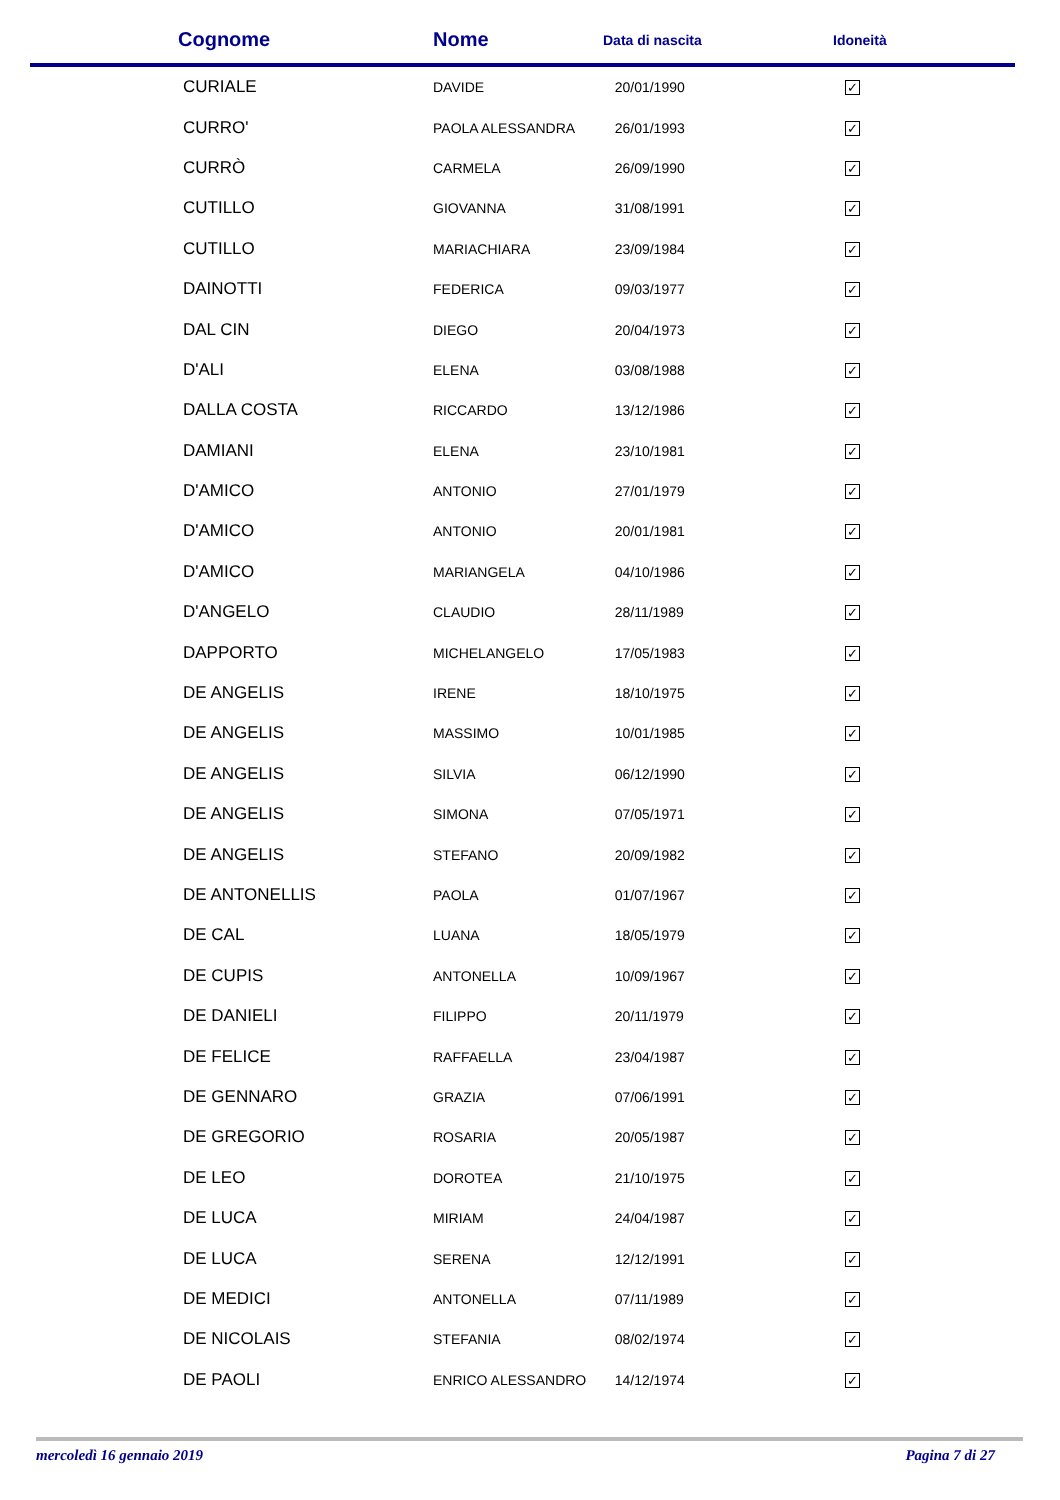| Cognome | Nome | Data di nascita | Idoneità |
| --- | --- | --- | --- |
| CURIALE | DAVIDE | 20/01/1990 | ✓ |
| CURRO' | PAOLA ALESSANDRA | 26/01/1993 | ✓ |
| CURRÒ | CARMELA | 26/09/1990 | ✓ |
| CUTILLO | GIOVANNA | 31/08/1991 | ✓ |
| CUTILLO | MARIACHIARA | 23/09/1984 | ✓ |
| DAINOTTI | FEDERICA | 09/03/1977 | ✓ |
| DAL CIN | DIEGO | 20/04/1973 | ✓ |
| D'ALI | ELENA | 03/08/1988 | ✓ |
| DALLA COSTA | RICCARDO | 13/12/1986 | ✓ |
| DAMIANI | ELENA | 23/10/1981 | ✓ |
| D'AMICO | ANTONIO | 27/01/1979 | ✓ |
| D'AMICO | ANTONIO | 20/01/1981 | ✓ |
| D'AMICO | MARIANGELA | 04/10/1986 | ✓ |
| D'ANGELO | CLAUDIO | 28/11/1989 | ✓ |
| DAPPORTO | MICHELANGELO | 17/05/1983 | ✓ |
| DE ANGELIS | IRENE | 18/10/1975 | ✓ |
| DE ANGELIS | MASSIMO | 10/01/1985 | ✓ |
| DE ANGELIS | SILVIA | 06/12/1990 | ✓ |
| DE ANGELIS | SIMONA | 07/05/1971 | ✓ |
| DE ANGELIS | STEFANO | 20/09/1982 | ✓ |
| DE ANTONELLIS | PAOLA | 01/07/1967 | ✓ |
| DE CAL | LUANA | 18/05/1979 | ✓ |
| DE CUPIS | ANTONELLA | 10/09/1967 | ✓ |
| DE DANIELI | FILIPPO | 20/11/1979 | ✓ |
| DE FELICE | RAFFAELLA | 23/04/1987 | ✓ |
| DE GENNARO | GRAZIA | 07/06/1991 | ✓ |
| DE GREGORIO | ROSARIA | 20/05/1987 | ✓ |
| DE LEO | DOROTEA | 21/10/1975 | ✓ |
| DE LUCA | MIRIAM | 24/04/1987 | ✓ |
| DE LUCA | SERENA | 12/12/1991 | ✓ |
| DE MEDICI | ANTONELLA | 07/11/1989 | ✓ |
| DE NICOLAIS | STEFANIA | 08/02/1974 | ✓ |
| DE PAOLI | ENRICO ALESSANDRO | 14/12/1974 | ✓ |
mercoledì 16 gennaio 2019 Pagina 7 di 27